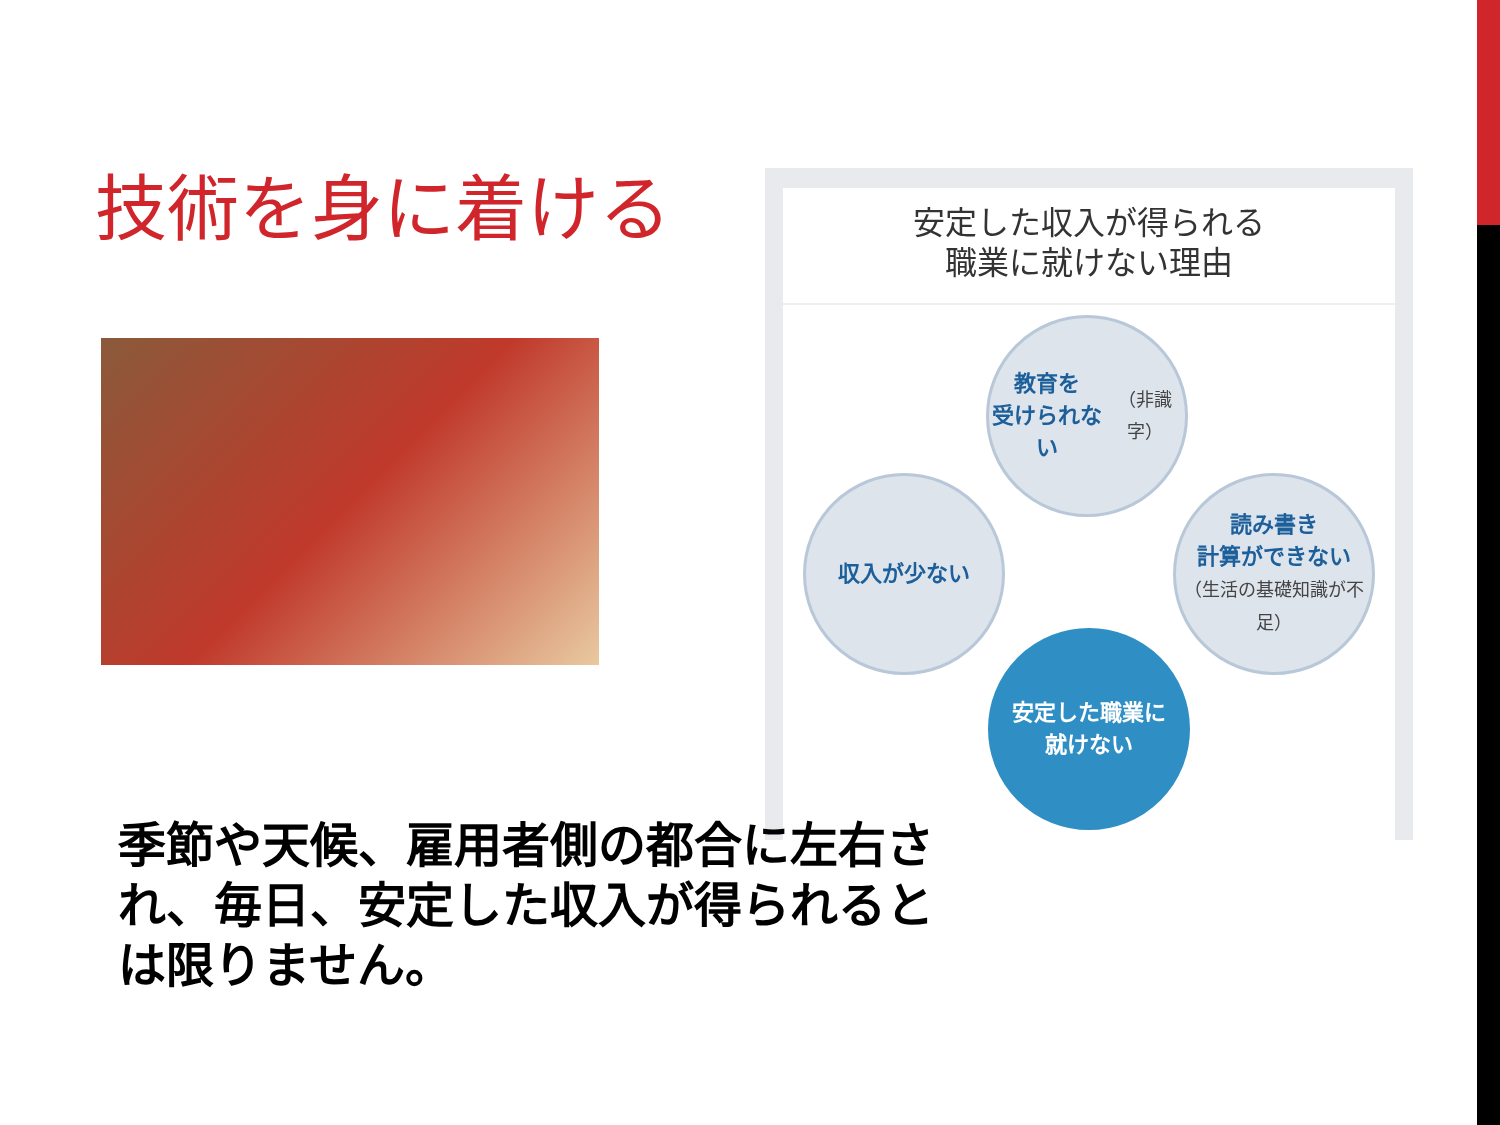技術を身に着ける
安定した収入が得られる
職業に就けない理由
教育を
受けられない
（非識字）
読み書き
計算ができない
（生活の基礎知識が不足）
安定した職業に
就けない
収入が少ない
季節や天候、雇用者側の都合に左右され、毎日、安定した収入が得られるとは限りません。